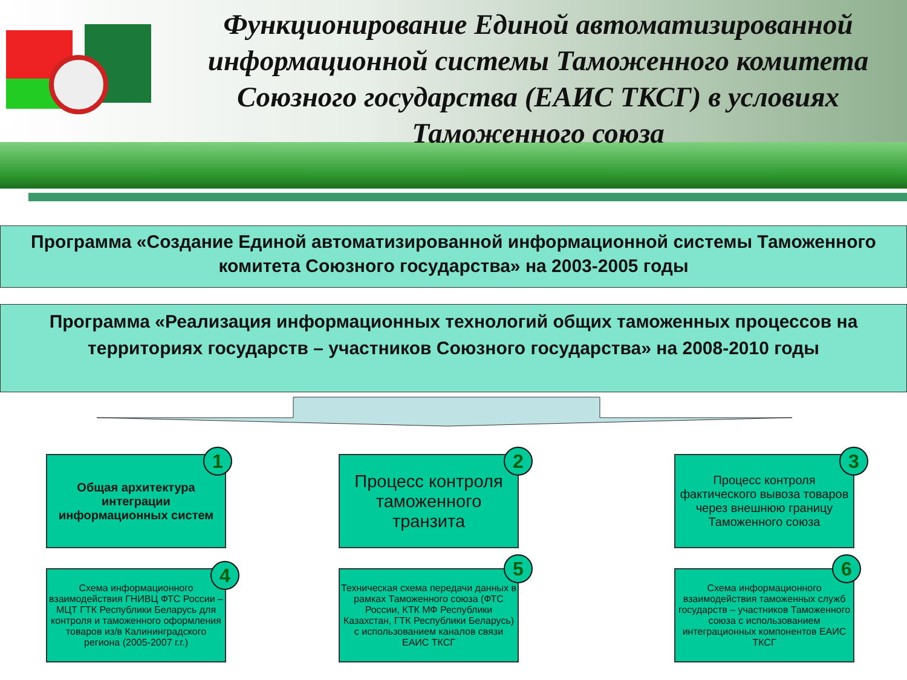Функционирование Единой автоматизированной информационной системы Таможенного комитета Союзного государства (ЕАИС ТКСГ) в условиях Таможенного союза
Программа «Создание Единой автоматизированной информационной системы Таможенного комитета Союзного государства» на 2003-2005 годы
Программа «Реализация информационных технологий общих таможенных процессов на территориях государств – участников Союзного государства» на 2008-2010 годы
Общая архитектура интеграции информационных систем
1
Процесс контроля таможенного транзита
2
Процесс контроля фактического вывоза товаров через внешнюю границу Таможенного союза
3
Схема информационного взаимодействия ГНИВЦ ФТС России – МЦТ ГТК Республики Беларусь для контроля и таможенного оформления товаров из/в Калининградского региона (2005-2007 г.г.)
4
Техническая схема передачи данных в рамках Таможенного союза (ФТС России, КТК МФ Республики Казахстан, ГТК Республики Беларусь) с использованием каналов связи ЕАИС ТКСГ
5
Схема информационного взаимодействия таможенных служб государств – участников Таможенного союза с использованием интеграционных компонентов ЕАИС ТКСГ
6